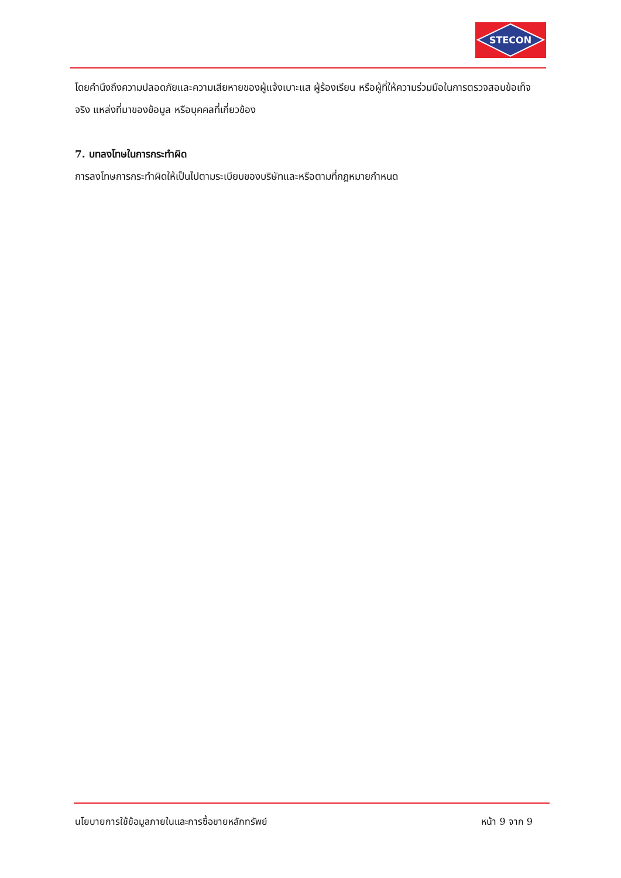STECON
โดยคำนึงถึงความปลอดภัยและความเสียหายของผู้แจ้งเบาะแส ผู้ร้องเรียน หรือผู้ที่ให้ความร่วมมือในการตรวจสอบข้อเท็จจริง แหล่งที่มาของข้อมูล หรือบุคคลที่เกี่ยวข้อง
7. บทลงโทษในการกระทำผิด
การลงโทษการกระทำผิดให้เป็นไปตามระเบียบของบริษัทและหรือตามที่กฎหมายกำหนด
นโยบายการใช้ข้อมูลภายในและการซื้อขายหลักทรัพย์ หน้า 9 จาก 9